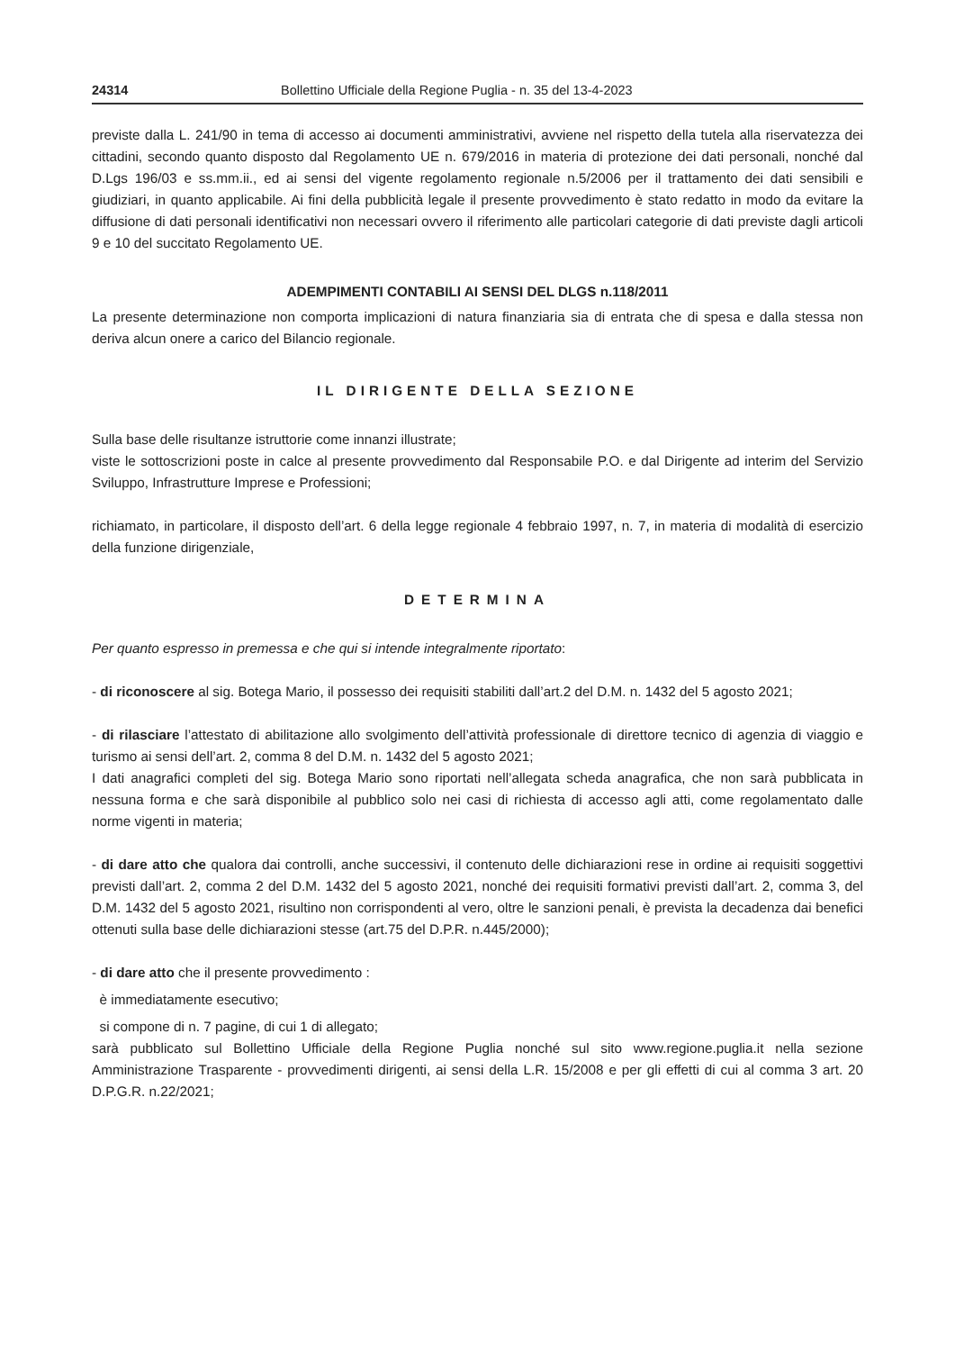24314 Bollettino Ufficiale della Regione Puglia - n. 35 del 13-4-2023
previste dalla L. 241/90 in tema di accesso ai documenti amministrativi, avviene nel rispetto della tutela alla riservatezza dei cittadini, secondo quanto disposto dal Regolamento UE n. 679/2016 in materia di protezione dei dati personali, nonché dal D.Lgs 196/03 e ss.mm.ii., ed ai sensi del vigente regolamento regionale n.5/2006 per il trattamento dei dati sensibili e giudiziari, in quanto applicabile. Ai fini della pubblicità legale il presente provvedimento è stato redatto in modo da evitare la diffusione di dati personali identificativi non necessari ovvero il riferimento alle particolari categorie di dati previste dagli articoli 9 e 10 del succitato Regolamento UE.
ADEMPIMENTI CONTABILI AI SENSI DEL DLGS n.118/2011
La presente determinazione non comporta implicazioni di natura finanziaria sia di entrata che di spesa e dalla stessa non deriva alcun onere a carico del Bilancio regionale.
IL DIRIGENTE DELLA SEZIONE
Sulla base delle risultanze istruttorie come innanzi illustrate;
viste le sottoscrizioni poste in calce al presente provvedimento dal Responsabile P.O. e dal Dirigente ad interim del Servizio Sviluppo, Infrastrutture Imprese e Professioni;
richiamato, in particolare, il disposto dell’art. 6 della legge regionale 4 febbraio 1997, n. 7, in materia di modalità di esercizio della funzione dirigenziale,
DETERMINA
Per quanto espresso in premessa e che qui si intende integralmente riportato:
- di riconoscere al sig. Botega Mario, il possesso dei requisiti stabiliti dall’art.2 del D.M. n. 1432 del 5 agosto 2021;
- di rilasciare l’attestato di abilitazione allo svolgimento dell’attività professionale di direttore tecnico di agenzia di viaggio e turismo ai sensi dell’art. 2, comma 8 del D.M. n. 1432 del 5 agosto 2021;
I dati anagrafici completi del sig. Botega Mario sono riportati nell’allegata scheda anagrafica, che non sarà pubblicata in nessuna forma e che sarà disponibile al pubblico solo nei casi di richiesta di accesso agli atti, come regolamentato dalle norme vigenti in materia;
- di dare atto che qualora dai controlli, anche successivi, il contenuto delle dichiarazioni rese in ordine ai requisiti soggettivi previsti dall’art. 2, comma 2 del D.M. 1432 del 5 agosto 2021, nonché dei requisiti formativi previsti dall’art. 2, comma 3, del D.M. 1432 del 5 agosto 2021, risultino non corrispondenti al vero, oltre le sanzioni penali, è prevista la decadenza dai benefici ottenuti sulla base delle dichiarazioni stesse (art.75 del D.P.R. n.445/2000);
- di dare atto che il presente provvedimento :
è immediatamente esecutivo;
si compone di n. 7 pagine, di cui 1 di allegato;
sarà pubblicato sul Bollettino Ufficiale della Regione Puglia nonché sul sito www.regione.puglia.it nella sezione Amministrazione Trasparente - provvedimenti dirigenti, ai sensi della L.R. 15/2008 e per gli effetti di cui al comma 3 art. 20 D.P.G.R. n.22/2021;